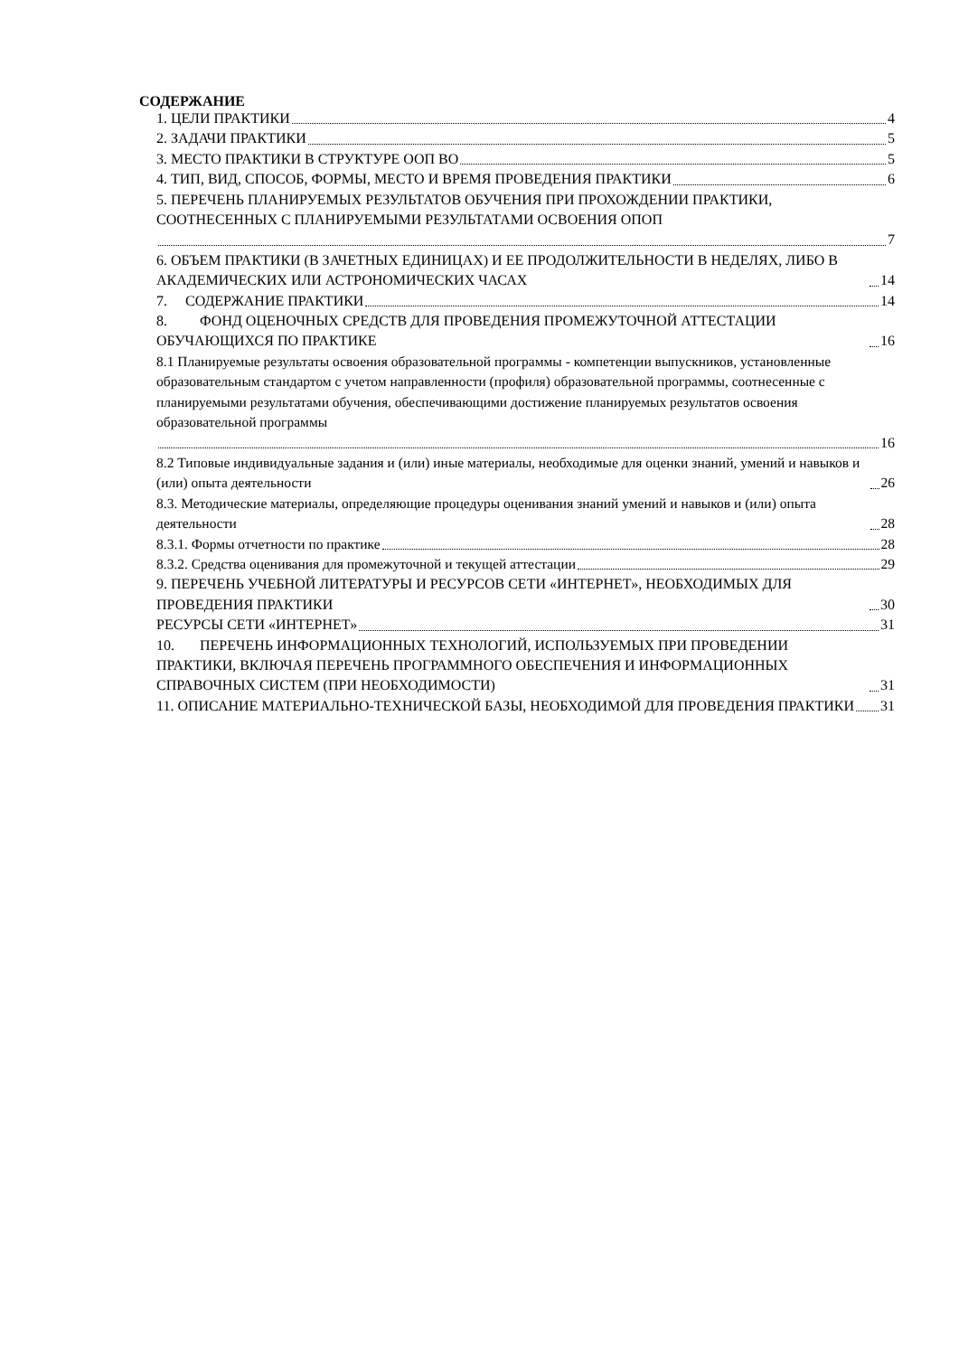СОДЕРЖАНИЕ
1. ЦЕЛИ ПРАКТИКИ 4
2. ЗАДАЧИ ПРАКТИКИ 5
3. МЕСТО ПРАКТИКИ В СТРУКТУРЕ ООП ВО 5
4. ТИП, ВИД, СПОСОБ, ФОРМЫ, МЕСТО И ВРЕМЯ ПРОВЕДЕНИЯ ПРАКТИКИ 6
5. ПЕРЕЧЕНЬ ПЛАНИРУЕМЫХ РЕЗУЛЬТАТОВ ОБУЧЕНИЯ ПРИ ПРОХОЖДЕНИИ ПРАКТИКИ, СООТНЕСЕННЫХ С ПЛАНИРУЕМЫМИ РЕЗУЛЬТАТАМИ ОСВОЕНИЯ ОПОП
7
6. ОБЪЕМ ПРАКТИКИ (В ЗАЧЕТНЫХ ЕДИНИЦАХ) И ЕЕ ПРОДОЛЖИТЕЛЬНОСТИ В НЕДЕЛЯХ, ЛИБО В АКАДЕМИЧЕСКИХ ИЛИ АСТРОНОМИЧЕСКИХ ЧАСАХ 14
7. СОДЕРЖАНИЕ ПРАКТИКИ 14
8. ФОНД ОЦЕНОЧНЫХ СРЕДСТВ ДЛЯ ПРОВЕДЕНИЯ ПРОМЕЖУТОЧНОЙ АТТЕСТАЦИИ ОБУЧАЮЩИХСЯ ПО ПРАКТИКЕ 16
8.1 Планируемые результаты освоения образовательной программы - компетенции выпускников, установленные образовательным стандартом с учетом направленности (профиля) образовательной программы, соотнесенные с планируемыми результатами обучения, обеспечивающими достижение планируемых результатов освоения образовательной программы
16
8.2 Типовые индивидуальные задания и (или) иные материалы, необходимые для оценки знаний, умений и навыков и (или) опыта деятельности 26
8.3. Методические материалы, определяющие процедуры оценивания знаний умений и навыков и (или) опыта деятельности 28
8.3.1. Формы отчетности по практике 28
8.3.2. Средства оценивания для промежуточной и текущей аттестации 29
9. ПЕРЕЧЕНЬ УЧЕБНОЙ ЛИТЕРАТУРЫ И РЕСУРСОВ СЕТИ «ИНТЕРНЕТ», НЕОБХОДИМЫХ ДЛЯ ПРОВЕДЕНИЯ ПРАКТИКИ 30
РЕСУРСЫ СЕТИ «ИНТЕРНЕТ» 31
10. ПЕРЕЧЕНЬ ИНФОРМАЦИОННЫХ ТЕХНОЛОГИЙ, ИСПОЛЬЗУЕМЫХ ПРИ ПРОВЕДЕНИИ ПРАКТИКИ, ВКЛЮЧАЯ ПЕРЕЧЕНЬ ПРОГРАММНОГО ОБЕСПЕЧЕНИЯ И ИНФОРМАЦИОННЫХ СПРАВОЧНЫХ СИСТЕМ (ПРИ НЕОБХОДИМОСТИ) 31
11. ОПИСАНИЕ МАТЕРИАЛЬНО-ТЕХНИЧЕСКОЙ БАЗЫ, НЕОБХОДИМОЙ ДЛЯ ПРОВЕДЕНИЯ ПРАКТИКИ 31